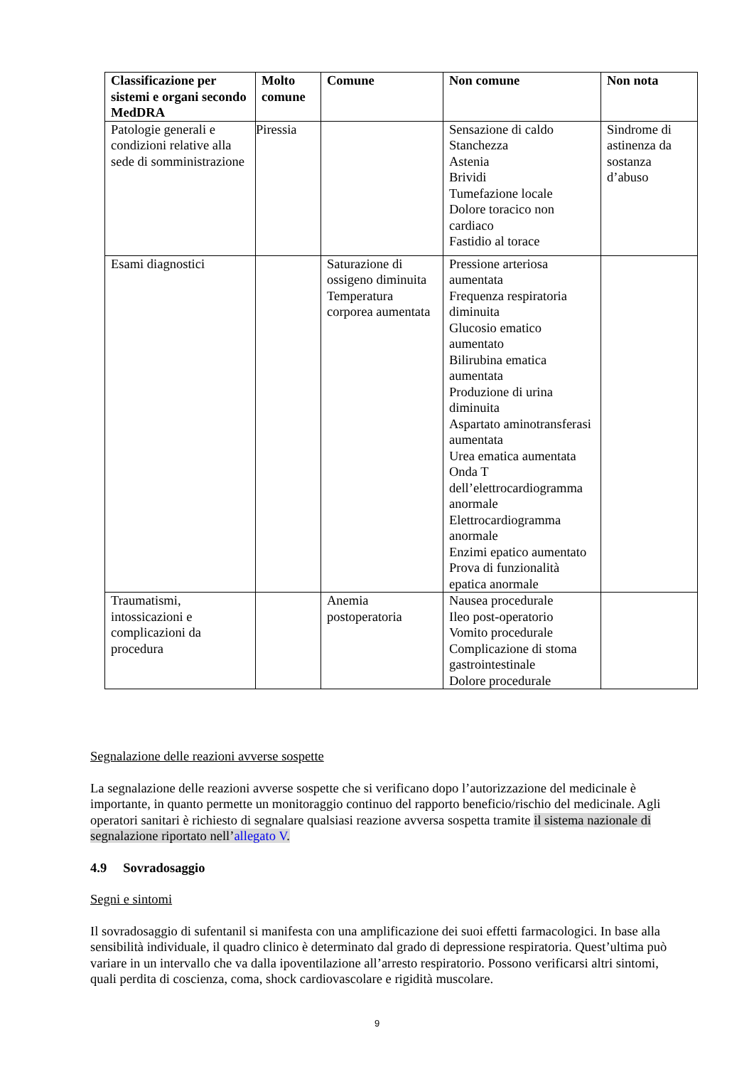| Classificazione per sistemi e organi secondo MedDRA | Molto comune | Comune | Non comune | Non nota |
| --- | --- | --- | --- | --- |
| Patologie generali e condizioni relative alla sede di somministrazione | Piressia | | Sensazione di caldo Stanchezza Astenia Brividi Tumefazione locale Dolore toracico non cardiaco Fastidio al torace | Sindrome di astinenza da sostanza d’abuso |
| Esami diagnostici | | Saturazione di ossigeno diminuita Temperatura corporea aumentata | Pressione arteriosa aumentata Frequenza respiratoria diminuita Glucosio ematico aumentato Bilirubina ematica aumentata Produzione di urina diminuita Aspartato aminotransferasi aumentata Urea ematica aumentata Onda T dell’elettrocardiogramma anormale Elettrocardiogramma anormale Enzimi epatico aumentato Prova di funzionalità epatica anormale | |
| Traumatismi, intossicazioni e complicazioni da procedura | | Anemia postoperatoria | Nausea procedurale Ileo post-operatorio Vomito procedurale Complicazione di stoma gastrointestinale Dolore procedurale | |
Segnalazione delle reazioni avverse sospette
La segnalazione delle reazioni avverse sospette che si verificano dopo l’autorizzazione del medicinale è importante, in quanto permette un monitoraggio continuo del rapporto beneficio/rischio del medicinale. Agli operatori sanitari è richiesto di segnalare qualsiasi reazione avversa sospetta tramite il sistema nazionale di segnalazione riportato nell’allegato V.
4.9 Sovradosaggio
Segni e sintomi
Il sovradosaggio di sufentanil si manifesta con una amplificazione dei suoi effetti farmacologici. In base alla sensibilità individuale, il quadro clinico è determinato dal grado di depressione respiratoria. Quest’ultima può variare in un intervallo che va dalla ipoventilazione all’arresto respiratorio. Possono verificarsi altri sintomi, quali perdita di coscienza, coma, shock cardiovascolare e rigidità muscolare.
9